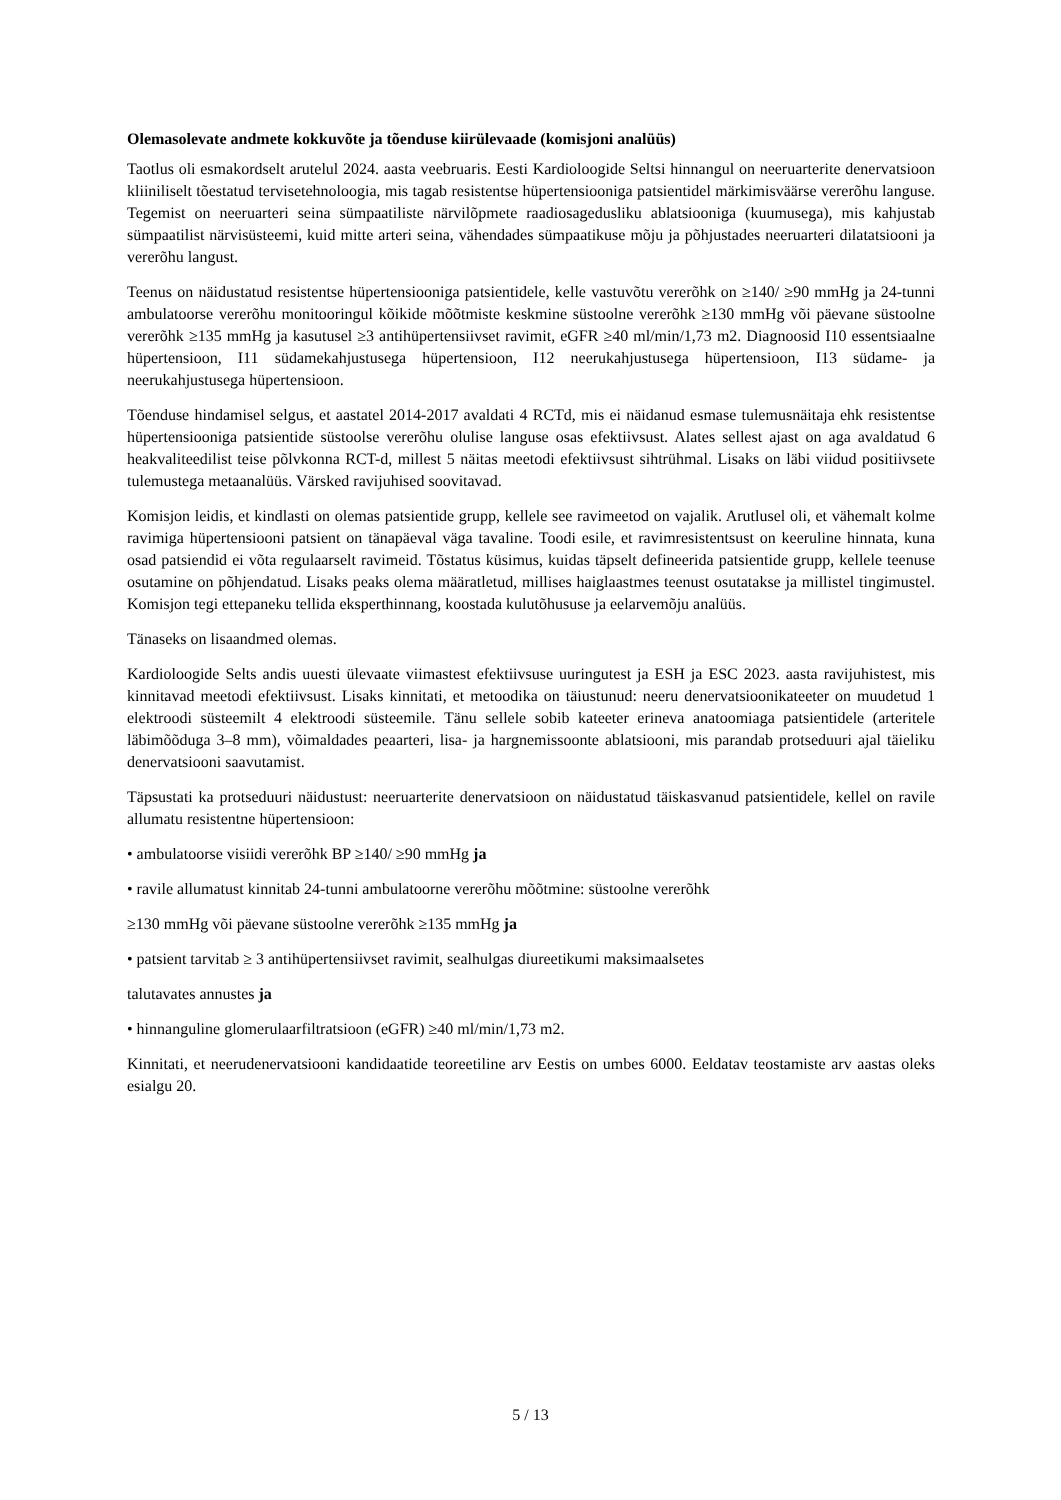Olemasolevate andmete kokkuvõte ja tõenduse kiirülevaade (komisjoni analüüs)
Taotlus oli esmakordselt arutelul 2024. aasta veebruaris. Eesti Kardioloogide Seltsi hinnangul on neeruarterite denervatsioon kliiniliselt tõestatud tervisetehnoloogia, mis tagab resistentse hüpertensiooniga patsientidel märkimisväärse vererõhu languse. Tegemist on neeruarteri seina sümpaatiliste närvilõpmete raadiosagedusliku ablatsiooniga (kuumusega), mis kahjustab sümpaatilist närvisüsteemi, kuid mitte arteri seina, vähendades sümpaatikuse mõju ja põhjustades neeruarteri dilatatsiooni ja vererõhu langust.
Teenus on näidustatud resistentse hüpertensiooniga patsientidele, kelle vastuvõtu vererõhk on ≥140/ ≥90 mmHg ja 24-tunni ambulatoorse vererõhu monitooringul kõikide mõõtmiste keskmine süstoolne vererõhk ≥130 mmHg või päevane süstoolne vererõhk ≥135 mmHg ja kasutusel ≥3 antihüpertensiivset ravimit, eGFR ≥40 ml/min/1,73 m2. Diagnoosid I10 essentsiaalne hüpertensioon, I11 südamekahjustusega hüpertensioon, I12 neerukahjustusega hüpertensioon, I13 südame- ja neerukahjustusega hüpertensioon.
Tõenduse hindamisel selgus, et aastatel 2014-2017 avaldati 4 RCTd, mis ei näidanud esmase tulemusnäitaja ehk resistentse hüpertensiooniga patsientide süstoolse vererõhu olulise languse osas efektiivsust. Alates sellest ajast on aga avaldatud 6 heakvaliteedilist teise põlvkonna RCT-d, millest 5 näitas meetodi efektiivsust sihtrühmal. Lisaks on läbi viidud positiivsete tulemustega metaanalüüs. Värsked ravijuhised soovitavad.
Komisjon leidis, et kindlasti on olemas patsientide grupp, kellele see ravimeetod on vajalik. Arutlusel oli, et vähemalt kolme ravimiga hüpertensiooni patsient on tänapäeval väga tavaline. Toodi esile, et ravimresistentsust on keeruline hinnata, kuna osad patsiendid ei võta regulaarselt ravimeid. Tõstatus küsimus, kuidas täpselt defineerida patsientide grupp, kellele teenuse osutamine on põhjendatud. Lisaks peaks olema määratletud, millises haiglaastmes teenust osutatakse ja millistel tingimustel. Komisjon tegi ettepaneku tellida eksperthinnang, koostada kulutõhususe ja eelarvemõju analüüs.
Tänaseks on lisaandmed olemas.
Kardioloogide Selts andis uuesti ülevaate viimastest efektiivsuse uuringutest ja ESH ja ESC 2023. aasta ravijuhistest, mis kinnitavad meetodi efektiivsust. Lisaks kinnitati, et metoodika on täiustunud: neeru denervatsioonikateeter on muudetud 1 elektroodi süsteemilt 4 elektroodi süsteemile. Tänu sellele sobib kateeter erineva anatoomiaga patsientidele (arteritele läbimõõduga 3–8 mm), võimaldades peaarteri, lisa- ja hargnemissoonte ablatsiooni, mis parandab protseduuri ajal täieliku denervatsiooni saavutamist.
Täpsustati ka protseduuri näidustust: neeruarterite denervatsioon on näidustatud täiskasvanud patsientidele, kellel on ravile allumatu resistentne hüpertensioon:
• ambulatoorse visiidi vererõhk BP ≥140/ ≥90 mmHg ja
• ravile allumatust kinnitab 24-tunni ambulatoorne vererõhu mõõtmine: süstoolne vererõhk
≥130 mmHg või päevane süstoolne vererõhk ≥135 mmHg ja
• patsient tarvitab ≥ 3 antihüpertensiivset ravimit, sealhulgas diureetikumi maksimaalsetes
talutavates annustes ja
• hinnanguline glomerulaarfiltratsioon (eGFR) ≥40 ml/min/1,73 m2.
Kinnitati, et neerudenervatsiooni kandidaatide teoreetiline arv Eestis on umbes 6000. Eeldatav teostamiste arv aastas oleks esialgu 20.
5 / 13